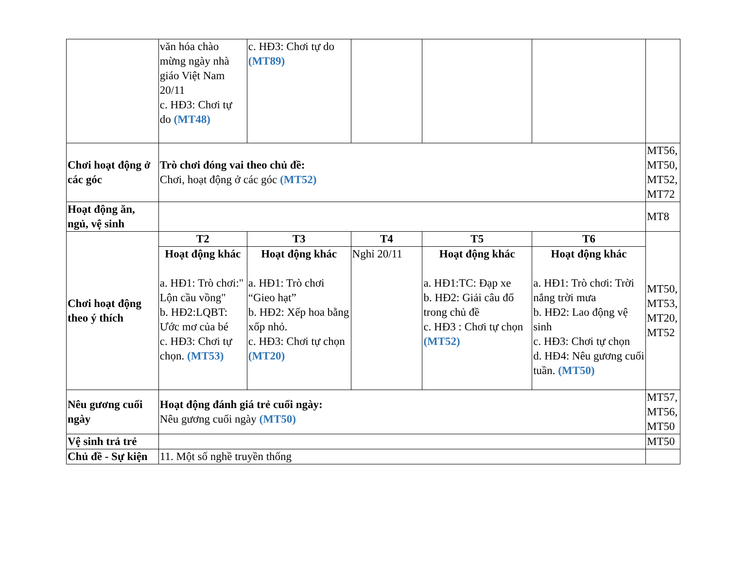| | văn hóa chào mừng ngày nhà giáo Việt Nam 20/11 c. HĐ3: Chơi tự do (MT48) | c. HĐ3: Chơi tự do (MT89) | | | | |
| Chơi hoạt động ở các góc | Trò chơi đóng vai theo chủ đề: Chơi, hoạt động ở các góc (MT52) | | | | | MT56, MT50, MT52, MT72 |
| Hoạt động ăn, ngủ, vệ sinh | | | | | | MT8 |
| Chơi hoạt động theo ý thích | T2 | T3 | T4 | T5 | T6 | MT50, MT53, MT20, MT52 |
| | Hoạt động khác a. HĐ1: Trò chơi:" Lộn cầu vồng" b. HĐ2:LQBT: Ước mơ của bé c. HĐ3: Chơi tự chọn. (MT53) | Hoạt động khác a. HĐ1: Trò chơi “Gieo hạt” b. HĐ2: Xếp hoa bằng xốp nhỏ. c. HĐ3: Chơi tự chọn (MT20) | Nghỉ 20/11 | Hoạt động khác a. HĐ1:TC: Đạp xe b. HĐ2: Giải câu đố trong chủ đề c. HĐ3 : Chơi tự chọn (MT52) | Hoạt động khác a. HĐ1: Trò chơi: Trời nắng trời mưa b. HĐ2: Lao động vệ sinh c. HĐ3: Chơi tự chọn d. HĐ4: Nêu gương cuối tuần. (MT50) | |
| Nêu gương cuối ngày | Hoạt động đánh giá trẻ cuối ngày: Nêu gương cuối ngày (MT50) | | | | | MT57, MT56, MT50 |
| Vệ sinh trả trẻ | | | | | | MT50 |
| Chủ đề - Sự kiện | 11. Một số nghề truyền thống | | | | | |